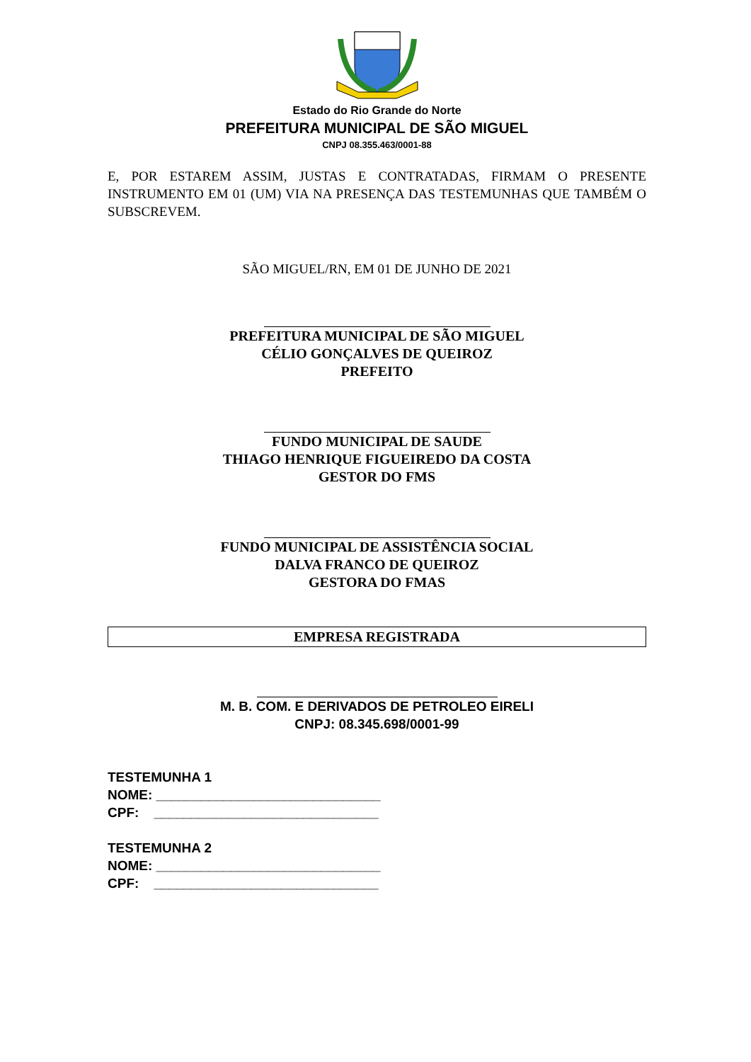Estado do Rio Grande do Norte
PREFEITURA MUNICIPAL DE SÃO MIGUEL
CNPJ 08.355.463/0001-88
E, POR ESTAREM ASSIM, JUSTAS E CONTRATADAS, FIRMAM O PRESENTE INSTRUMENTO EM 01 (UM) VIA NA PRESENÇA DAS TESTEMUNHAS QUE TAMBÉM O SUBSCREVEM.
SÃO MIGUEL/RN, EM 01 DE JUNHO DE 2021
PREFEITURA MUNICIPAL DE SÃO MIGUEL
CÉLIO GONÇALVES DE QUEIROZ
PREFEITO
FUNDO MUNICIPAL DE SAUDE
THIAGO HENRIQUE FIGUEIREDO DA COSTA
GESTOR DO FMS
FUNDO MUNICIPAL DE ASSISTÊNCIA SOCIAL
DALVA FRANCO DE QUEIROZ
GESTORA DO FMAS
EMPRESA REGISTRADA
M. B. COM. E DERIVADOS DE PETROLEO EIRELI
CNPJ: 08.345.698/0001-99
TESTEMUNHA 1
NOME: ______________________________
CPF: ______________________________
TESTEMUNHA 2
NOME: ______________________________
CPF: ______________________________